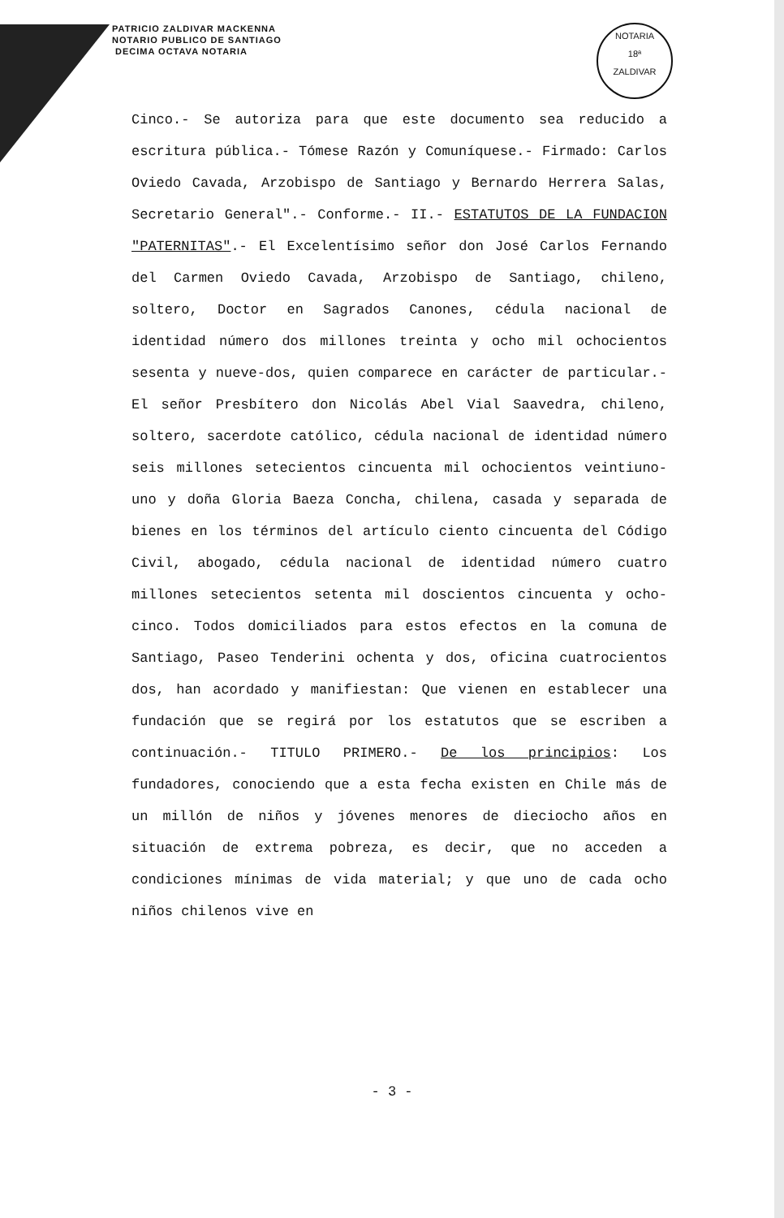PATRICIO ZALDIVAR MACKENNA
NOTARIO PUBLICO DE SANTIAGO
DECIMA OCTAVA NOTARIA
NOTARIA
18ª
ZALDIVAR
Cinco.- Se autoriza para que este documento sea reducido a escritura pública.- Tómese Razón y Comuníquese.- Firmado: Carlos Oviedo Cavada, Arzobispo de Santiago y Bernardo Herrera Salas, Secretario General".- Conforme.- II.- ESTATUTOS DE LA FUNDACION "PATERNITAS".- El Excelentísimo señor don José Carlos Fernando del Carmen Oviedo Cavada, Arzobispo de Santiago, chileno, soltero, Doctor en Sagrados Canones, cédula nacional de identidad número dos millones treinta y ocho mil ochocientos sesenta y nueve-dos, quien comparece en carácter de particular.- El señor Presbítero don Nicolás Abel Vial Saavedra, chileno, soltero, sacerdote católico, cédula nacional de identidad número seis millones setecientos cincuenta mil ochocientos veintiuno-uno y doña Gloria Baeza Concha, chilena, casada y separada de bienes en los términos del artículo ciento cincuenta del Código Civil, abogado, cédula nacional de identidad número cuatro millones setecientos setenta mil doscientos cincuenta y ocho-cinco. Todos domiciliados para estos efectos en la comuna de Santiago, Paseo Tenderini ochenta y dos, oficina cuatrocientos dos, han acordado y manifiestan: Que vienen en establecer una fundación que se regirá por los estatutos que se escriben a continuación.- TITULO PRIMERO.- De los principios: Los fundadores, conociendo que a esta fecha existen en Chile más de un millón de niños y jóvenes menores de dieciocho años en situación de extrema pobreza, es decir, que no acceden a condiciones mínimas de vida material; y que uno de cada ocho niños chilenos vive en
- 3 -